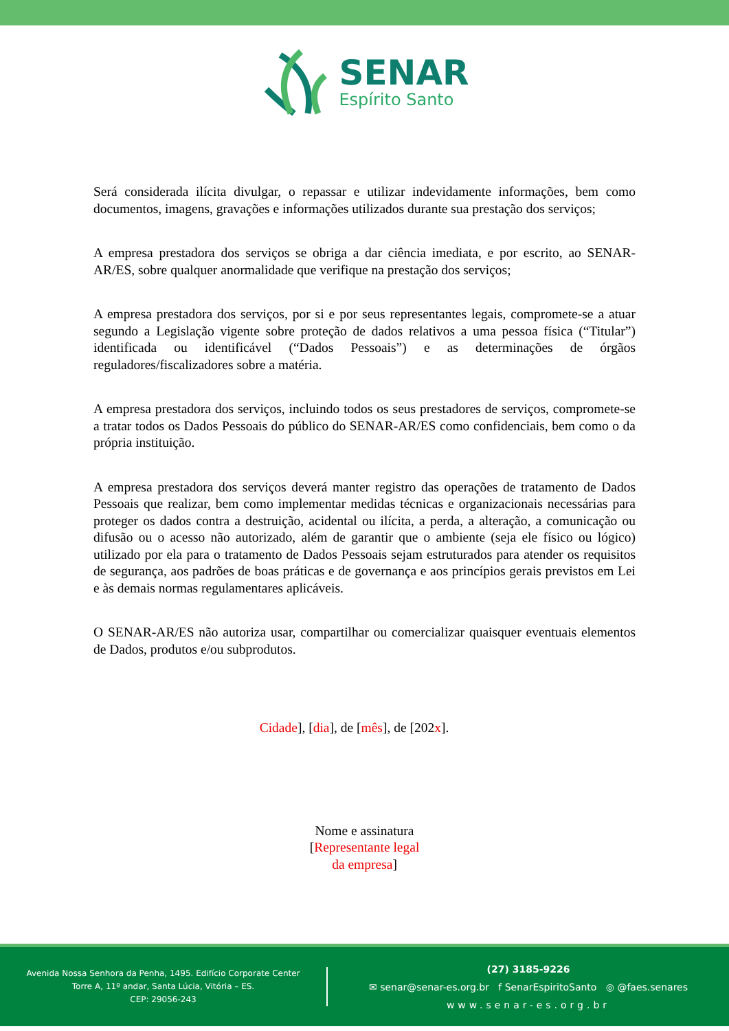SENAR
Espírito Santo
Será considerada ilícita divulgar, o repassar e utilizar indevidamente informações, bem como documentos, imagens, gravações e informações utilizados durante sua prestação dos serviços;
A empresa prestadora dos serviços se obriga a dar ciência imediata, e por escrito, ao SENAR-AR/ES, sobre qualquer anormalidade que verifique na prestação dos serviços;
A empresa prestadora dos serviços, por si e por seus representantes legais, compromete-se a atuar segundo a Legislação vigente sobre proteção de dados relativos a uma pessoa física (“Titular”) identificada ou identificável (“Dados Pessoais”) e as determinações de órgãos reguladores/fiscalizadores sobre a matéria.
A empresa prestadora dos serviços, incluindo todos os seus prestadores de serviços, compromete-se a tratar todos os Dados Pessoais do público do SENAR-AR/ES como confidenciais, bem como o da própria instituição.
A empresa prestadora dos serviços deverá manter registro das operações de tratamento de Dados Pessoais que realizar, bem como implementar medidas técnicas e organizacionais necessárias para proteger os dados contra a destruição, acidental ou ilícita, a perda, a alteração, a comunicação ou difusão ou o acesso não autorizado, além de garantir que o ambiente (seja ele físico ou lógico) utilizado por ela para o tratamento de Dados Pessoais sejam estruturados para atender os requisitos de segurança, aos padrões de boas práticas e de governança e aos princípios gerais previstos em Lei e às demais normas regulamentares aplicáveis.
O SENAR-AR/ES não autoriza usar, compartilhar ou comercializar quaisquer eventuais elementos de Dados, produtos e/ou subprodutos.
Cidade], [dia], de [mês], de [202x].
Nome e assinatura
[Representante legal
da empresa]
Avenida Nossa Senhora da Penha, 1495. Edifício Corporate Center
Torre A, 11º andar, Santa Lúcia, Vitória – ES.
CEP: 29056-243
(27) 3185-9226
✉ senar@senar-es.org.br f SenarEspiritoSanto ◎ @faes.senares
www.senar-es.org.br